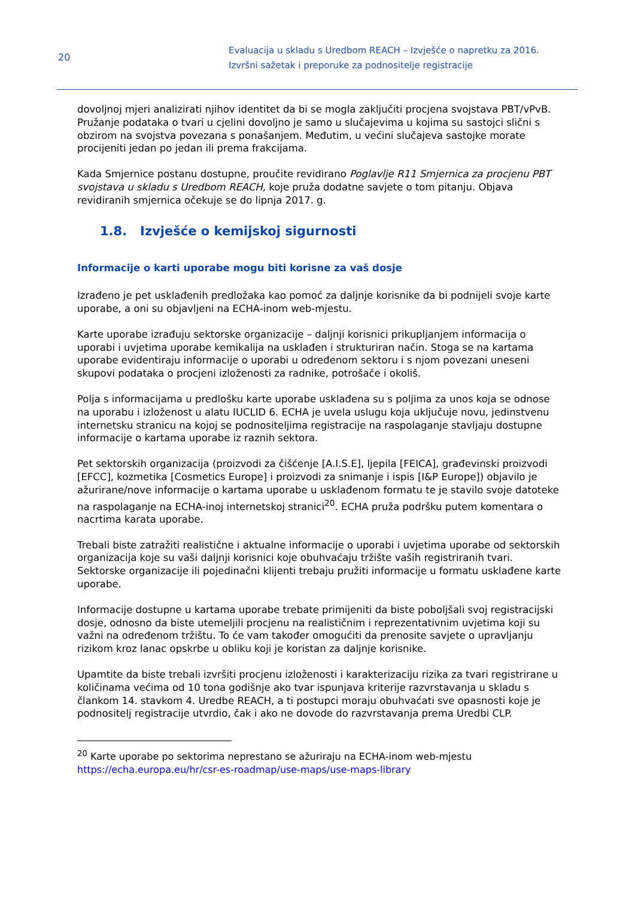20
Evaluacija u skladu s Uredbom REACH – Izvješće o napretku za 2016.
Izvršni sažetak i preporuke za podnositelje registracije
dovoljnoj mjeri analizirati njihov identitet da bi se mogla zaključiti procjena svojstava PBT/vPvB.
Pružanje podataka o tvari u cjelini dovoljno je samo u slučajevima u kojima su sastojci slični s obzirom na svojstva povezana s ponašanjem. Međutim, u većini slučajeva sastojke morate procijeniti jedan po jedan ili prema frakcijama.
Kada Smjernice postanu dostupne, proučite revidirano Poglavlje R11 Smjernica za procjenu PBT svojstava u skladu s Uredbom REACH, koje pruža dodatne savjete o tom pitanju. Objava revidiranih smjernica očekuje se do lipnja 2017. g.
1.8. Izvješće o kemijskoj sigurnosti
Informacije o karti uporabe mogu biti korisne za vaš dosje
Izrađeno je pet usklađenih predložaka kao pomoć za daljnje korisnike da bi podnijeli svoje karte uporabe, a oni su objavljeni na ECHA-inom web-mjestu.
Karte uporabe izrađuju sektorske organizacije – daljnji korisnici prikupljanjem informacija o uporabi i uvjetima uporabe kemikalija na usklađen i strukturiran način. Stoga se na kartama uporabe evidentiraju informacije o uporabi u određenom sektoru i s njom povezani uneseni skupovi podataka o procjeni izloženosti za radnike, potrošače i okoliš.
Polja s informacijama u predlošku karte uporabe usklađena su s poljima za unos koja se odnose na uporabu i izloženost u alatu IUCLID 6. ECHA je uvela uslugu koja uključuje novu, jedinstvenu internetsku stranicu na kojoj se podnositeljima registracije na raspolaganje stavljaju dostupne informacije o kartama uporabe iz raznih sektora.
Pet sektorskih organizacija (proizvodi za čišćenje [A.I.S.E], ljepila [FEICA], građevinski proizvodi [EFCC], kozmetika [Cosmetics Europe] i proizvodi za snimanje i ispis [I&P Europe]) objavilo je ažurirane/nove informacije o kartama uporabe u usklađenom formatu te je stavilo svoje datoteke na raspolaganje na ECHA-inoj internetskoj stranici<sup>20</sup>. ECHA pruža podršku putem komentara o nacrtima karata uporabe.
Trebali biste zatražiti realistične i aktualne informacije o uporabi i uvjetima uporabe od sektorskih organizacija koje su vaši daljnji korisnici koje obuhvaćaju tržište vaših registriranih tvari. Sektorske organizacije ili pojedinačni klijenti trebaju pružiti informacije u formatu usklađene karte uporabe.
Informacije dostupne u kartama uporabe trebate primijeniti da biste poboljšali svoj registracijski dosje, odnosno da biste utemeljili procjenu na realističnim i reprezentativnim uvjetima koji su važni na određenom tržištu. To će vam također omogućiti da prenosite savjete o upravljanju rizikom kroz lanac opskrbe u obliku koji je koristan za daljnje korisnike.
Upamtite da biste trebali izvršiti procjenu izloženosti i karakterizaciju rizika za tvari registrirane u količinama većima od 10 tona godišnje ako tvar ispunjava kriterije razvrstavanja u skladu s člankom 14. stavkom 4. Uredbe REACH, a ti postupci moraju obuhvaćati sve opasnosti koje je podnositelj registracije utvrdio, čak i ako ne dovode do razvrstavanja prema Uredbi CLP.
<sup>20</sup> Karte uporabe po sektorima neprestano se ažuriraju na ECHA-inom web-mjestu https://echa.europa.eu/hr/csr-es-roadmap/use-maps/use-maps-library